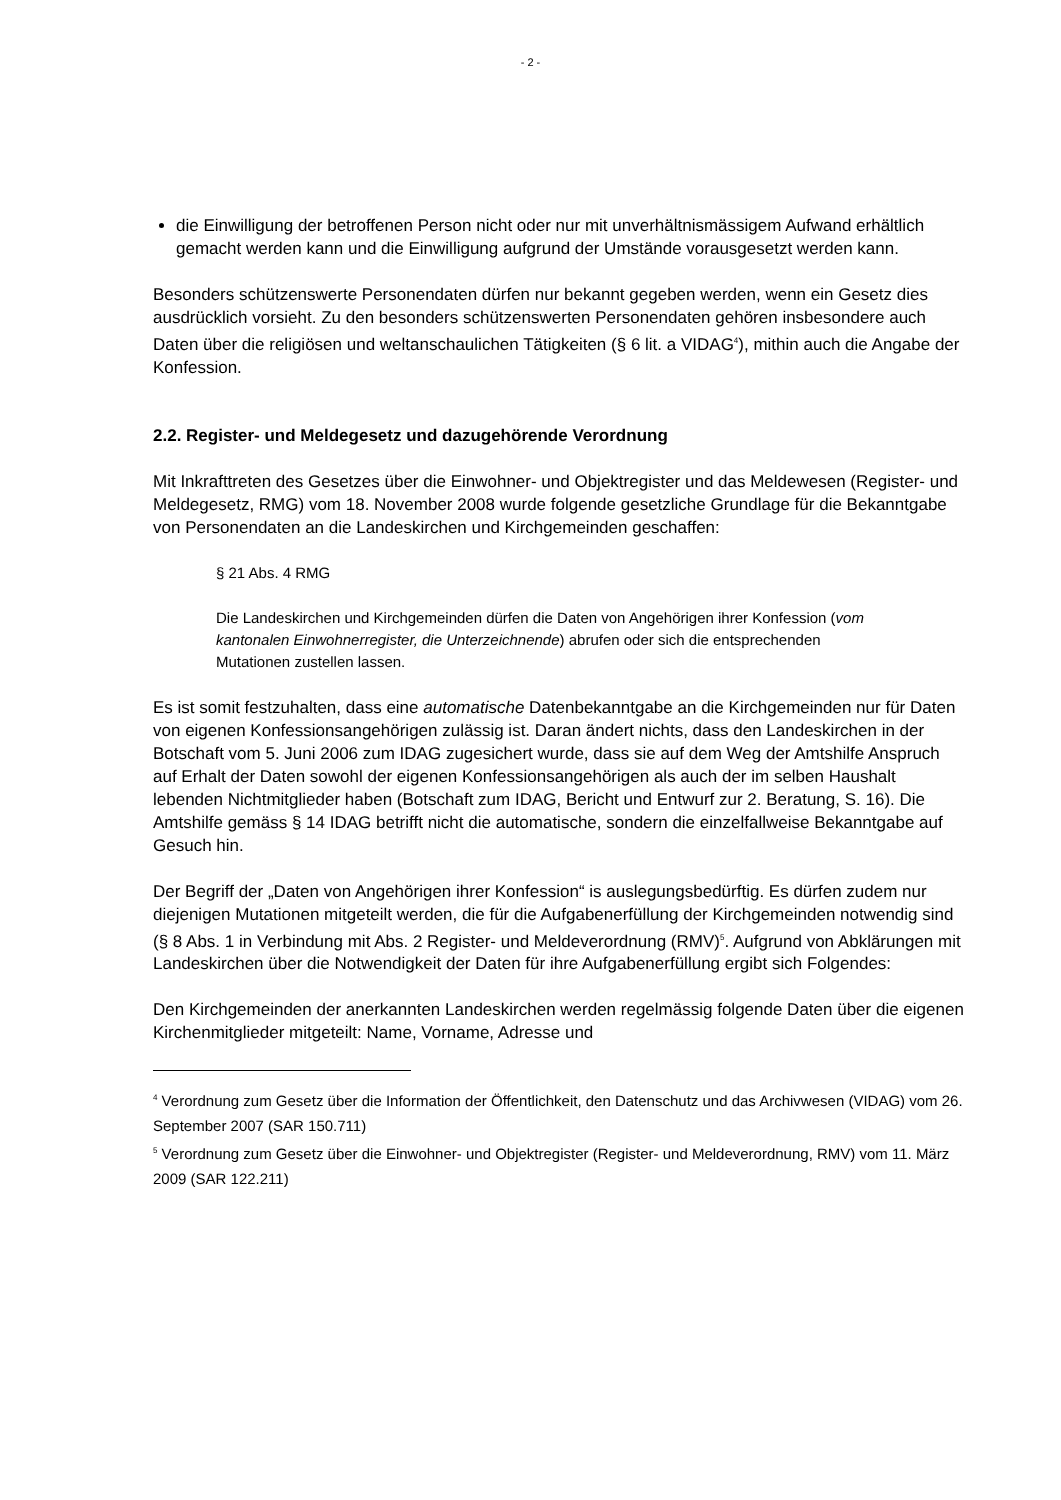- 2 -
die Einwilligung der betroffenen Person nicht oder nur mit unverhältnismässigem Aufwand erhältlich gemacht werden kann und die Einwilligung aufgrund der Umstände vorausgesetzt werden kann.
Besonders schützenswerte Personendaten dürfen nur bekannt gegeben werden, wenn ein Gesetz dies ausdrücklich vorsieht. Zu den besonders schützenswerten Personendaten gehören insbesondere auch Daten über die religiösen und weltanschaulichen Tätigkeiten (§ 6 lit. a VIDAG<sup>4</sup>), mithin auch die Angabe der Konfession.
2.2. Register- und Meldegesetz und dazugehörende Verordnung
Mit Inkrafttreten des Gesetzes über die Einwohner- und Objektregister und das Meldewesen (Register- und Meldegesetz, RMG) vom 18. November 2008 wurde folgende gesetzliche Grundlage für die Bekanntgabe von Personendaten an die Landeskirchen und Kirchgemeinden geschaffen:
§ 21 Abs. 4 RMG
Die Landeskirchen und Kirchgemeinden dürfen die Daten von Angehörigen ihrer Konfession (vom kantonalen Einwohnerregister, die Unterzeichnende) abrufen oder sich die entsprechenden Mutationen zustellen lassen.
Es ist somit festzuhalten, dass eine automatische Datenbekanntgabe an die Kirchgemeinden nur für Daten von eigenen Konfessionsangehörigen zulässig ist. Daran ändert nichts, dass den Landeskirchen in der Botschaft vom 5. Juni 2006 zum IDAG zugesichert wurde, dass sie auf dem Weg der Amtshilfe Anspruch auf Erhalt der Daten sowohl der eigenen Konfessionsangehörigen als auch der im selben Haushalt lebenden Nichtmitglieder haben (Botschaft zum IDAG, Bericht und Entwurf zur 2. Beratung, S. 16). Die Amtshilfe gemäss § 14 IDAG betrifft nicht die automatische, sondern die einzelfallweise Bekanntgabe auf Gesuch hin.
Der Begriff der „Daten von Angehörigen ihrer Konfession“ is auslegungsbedürftig. Es dürfen zudem nur diejenigen Mutationen mitgeteilt werden, die für die Aufgabenerfüllung der Kirchgemeinden notwendig sind (§ 8 Abs. 1 in Verbindung mit Abs. 2 Register- und Meldeverordnung (RMV)<sup>5</sup>. Aufgrund von Abklärungen mit Landeskirchen über die Notwendigkeit der Daten für ihre Aufgabenerfüllung ergibt sich Folgendes:
Den Kirchgemeinden der anerkannten Landeskirchen werden regelmässig folgende Daten über die eigenen Kirchenmitglieder mitgeteilt: Name, Vorname, Adresse und
<sup>4</sup> Verordnung zum Gesetz über die Information der Öffentlichkeit, den Datenschutz und das Archivwesen (VIDAG) vom 26. September 2007 (SAR 150.711)
<sup>5</sup> Verordnung zum Gesetz über die Einwohner- und Objektregister (Register- und Meldeverordnung, RMV) vom 11. März 2009 (SAR 122.211)